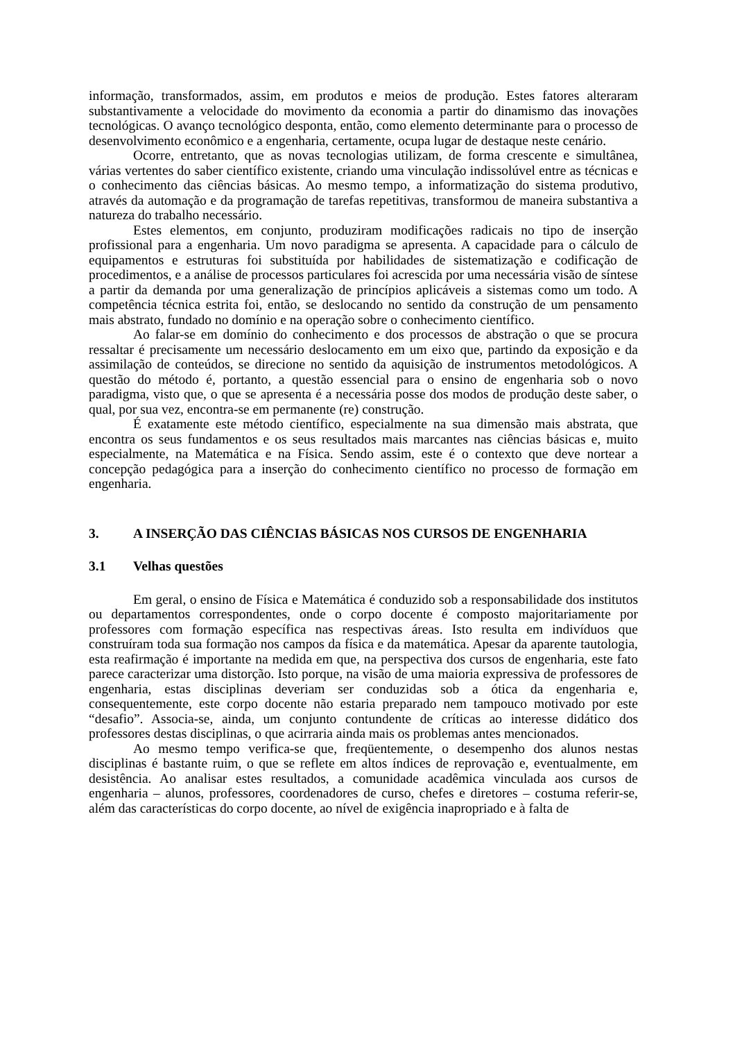informação, transformados, assim, em produtos e meios de produção. Estes fatores alteraram substantivamente a velocidade do movimento da economia a partir do dinamismo das inovações tecnológicas. O avanço tecnológico desponta, então, como elemento determinante para o processo de desenvolvimento econômico e a engenharia, certamente, ocupa lugar de destaque neste cenário.
Ocorre, entretanto, que as novas tecnologias utilizam, de forma crescente e simultânea, várias vertentes do saber científico existente, criando uma vinculação indissolúvel entre as técnicas e o conhecimento das ciências básicas. Ao mesmo tempo, a informatização do sistema produtivo, através da automação e da programação de tarefas repetitivas, transformou de maneira substantiva a natureza do trabalho necessário.
Estes elementos, em conjunto, produziram modificações radicais no tipo de inserção profissional para a engenharia. Um novo paradigma se apresenta. A capacidade para o cálculo de equipamentos e estruturas foi substituída por habilidades de sistematização e codificação de procedimentos, e a análise de processos particulares foi acrescida por uma necessária visão de síntese a partir da demanda por uma generalização de princípios aplicáveis a sistemas como um todo. A competência técnica estrita foi, então, se deslocando no sentido da construção de um pensamento mais abstrato, fundado no domínio e na operação sobre o conhecimento científico.
Ao falar-se em domínio do conhecimento e dos processos de abstração o que se procura ressaltar é precisamente um necessário deslocamento em um eixo que, partindo da exposição e da assimilação de conteúdos, se direcione no sentido da aquisição de instrumentos metodológicos. A questão do método é, portanto, a questão essencial para o ensino de engenharia sob o novo paradigma, visto que, o que se apresenta é a necessária posse dos modos de produção deste saber, o qual, por sua vez, encontra-se em permanente (re) construção.
É exatamente este método científico, especialmente na sua dimensão mais abstrata, que encontra os seus fundamentos e os seus resultados mais marcantes nas ciências básicas e, muito especialmente, na Matemática e na Física. Sendo assim, este é o contexto que deve nortear a concepção pedagógica para a inserção do conhecimento científico no processo de formação em engenharia.
3. A INSERÇÃO DAS CIÊNCIAS BÁSICAS NOS CURSOS DE ENGENHARIA
3.1 Velhas questões
Em geral, o ensino de Física e Matemática é conduzido sob a responsabilidade dos institutos ou departamentos correspondentes, onde o corpo docente é composto majoritariamente por professores com formação específica nas respectivas áreas. Isto resulta em indivíduos que construíram toda sua formação nos campos da física e da matemática. Apesar da aparente tautologia, esta reafirmação é importante na medida em que, na perspectiva dos cursos de engenharia, este fato parece caracterizar uma distorção. Isto porque, na visão de uma maioria expressiva de professores de engenharia, estas disciplinas deveriam ser conduzidas sob a ótica da engenharia e, consequentemente, este corpo docente não estaria preparado nem tampouco motivado por este “desafio”. Associa-se, ainda, um conjunto contundente de críticas ao interesse didático dos professores destas disciplinas, o que acirraria ainda mais os problemas antes mencionados.
Ao mesmo tempo verifica-se que, freqüentemente, o desempenho dos alunos nestas disciplinas é bastante ruim, o que se reflete em altos índices de reprovação e, eventualmente, em desistência. Ao analisar estes resultados, a comunidade acadêmica vinculada aos cursos de engenharia – alunos, professores, coordenadores de curso, chefes e diretores – costuma referir-se, além das características do corpo docente, ao nível de exigência inapropriado e à falta de